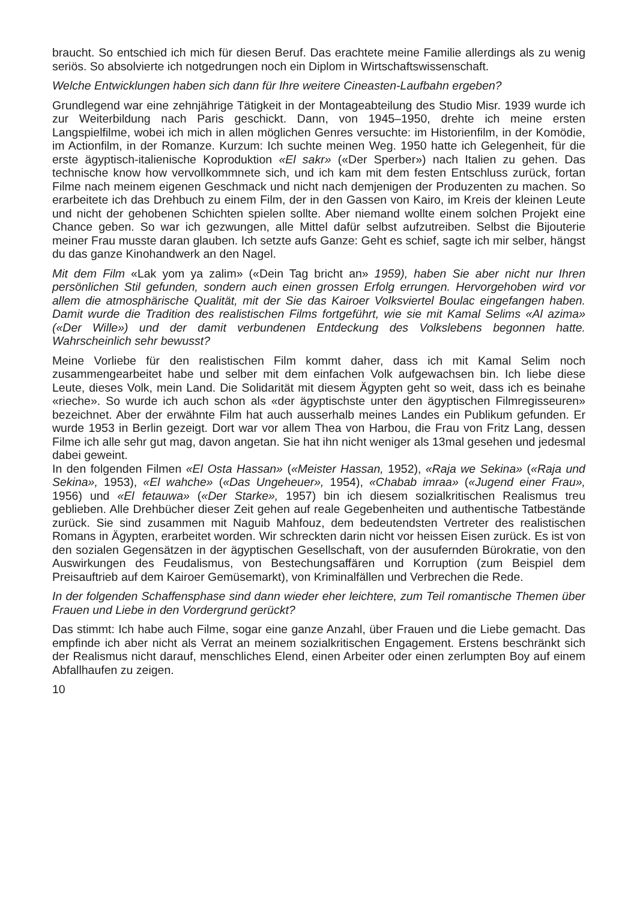braucht. So entschied ich mich für diesen Beruf. Das erachtete meine Familie allerdings als zu wenig seriös. So absolvierte ich notgedrungen noch ein Diplom in Wirtschaftswissenschaft.
Welche Entwicklungen haben sich dann für Ihre weitere Cineasten-Laufbahn ergeben?
Grundlegend war eine zehnjährige Tätigkeit in der Montageabteilung des Studio Misr. 1939 wurde ich zur Weiterbildung nach Paris geschickt. Dann, von 1945–1950, drehte ich meine ersten Langspielfilme, wobei ich mich in allen möglichen Genres versuchte: im Historienfilm, in der Komödie, im Actionfilm, in der Romanze. Kurzum: Ich suchte meinen Weg. 1950 hatte ich Gelegenheit, für die erste ägyptisch-italienische Koproduktion «El sakr» («Der Sperber») nach Italien zu gehen. Das technische know how vervollkommnete sich, und ich kam mit dem festen Entschluss zurück, fortan Filme nach meinem eigenen Geschmack und nicht nach demjenigen der Produzenten zu machen. So erarbeitete ich das Drehbuch zu einem Film, der in den Gassen von Kairo, im Kreis der kleinen Leute und nicht der gehobenen Schichten spielen sollte. Aber niemand wollte einem solchen Projekt eine Chance geben. So war ich gezwungen, alle Mittel dafür selbst aufzutreiben. Selbst die Bijouterie meiner Frau musste daran glauben. Ich setzte aufs Ganze: Geht es schief, sagte ich mir selber, hängst du das ganze Kinohandwerk an den Nagel.
Mit dem Film «Lak yom ya zalim» («Dein Tag bricht an» 1959), haben Sie aber nicht nur Ihren persönlichen Stil gefunden, sondern auch einen grossen Erfolg errungen. Hervorgehoben wird vor allem die atmosphärische Qualität, mit der Sie das Kairoer Volksviertel Boulac eingefangen haben. Damit wurde die Tradition des realistischen Films fortgeführt, wie sie mit Kamal Selims «Al azima» («Der Wille») und der damit verbundenen Entdeckung des Volkslebens begonnen hatte. Wahrscheinlich sehr bewusst?
Meine Vorliebe für den realistischen Film kommt daher, dass ich mit Kamal Selim noch zusammengearbeitet habe und selber mit dem einfachen Volk aufgewachsen bin. Ich liebe diese Leute, dieses Volk, mein Land. Die Solidarität mit diesem Ägypten geht so weit, dass ich es beinahe «rieche». So wurde ich auch schon als «der ägyptischste unter den ägyptischen Filmregisseuren» bezeichnet. Aber der erwähnte Film hat auch ausserhalb meines Landes ein Publikum gefunden. Er wurde 1953 in Berlin gezeigt. Dort war vor allem Thea von Harbou, die Frau von Fritz Lang, dessen Filme ich alle sehr gut mag, davon angetan. Sie hat ihn nicht weniger als 13mal gesehen und jedesmal dabei geweint.
In den folgenden Filmen «El Osta Hassan» («Meister Hassan, 1952), «Raja we Sekina» («Raja und Sekina», 1953), «El wahche» («Das Ungeheuer», 1954), «Chabab imraa» («Jugend einer Frau», 1956) und «El fetauwa» («Der Starke», 1957) bin ich diesem sozialkritischen Realismus treu geblieben. Alle Drehbücher dieser Zeit gehen auf reale Gegebenheiten und authentische Tatbestände zurück. Sie sind zusammen mit Naguib Mahfouz, dem bedeutendsten Vertreter des realistischen Romans in Ägypten, erarbeitet worden. Wir schreckten darin nicht vor heissen Eisen zurück. Es ist von den sozialen Gegensätzen in der ägyptischen Gesellschaft, von der ausufernden Bürokratie, von den Auswirkungen des Feudalismus, von Bestechungsaffären und Korruption (zum Beispiel dem Preisauftrieb auf dem Kairoer Gemüsemarkt), von Kriminalfällen und Verbrechen die Rede.
In der folgenden Schaffensphase sind dann wieder eher leichtere, zum Teil romantische Themen über Frauen und Liebe in den Vordergrund gerückt?
Das stimmt: Ich habe auch Filme, sogar eine ganze Anzahl, über Frauen und die Liebe gemacht. Das empfinde ich aber nicht als Verrat an meinem sozialkritischen Engagement. Erstens beschränkt sich der Realismus nicht darauf, menschliches Elend, einen Arbeiter oder einen zerlumpten Boy auf einem Abfallhaufen zu zeigen.
10